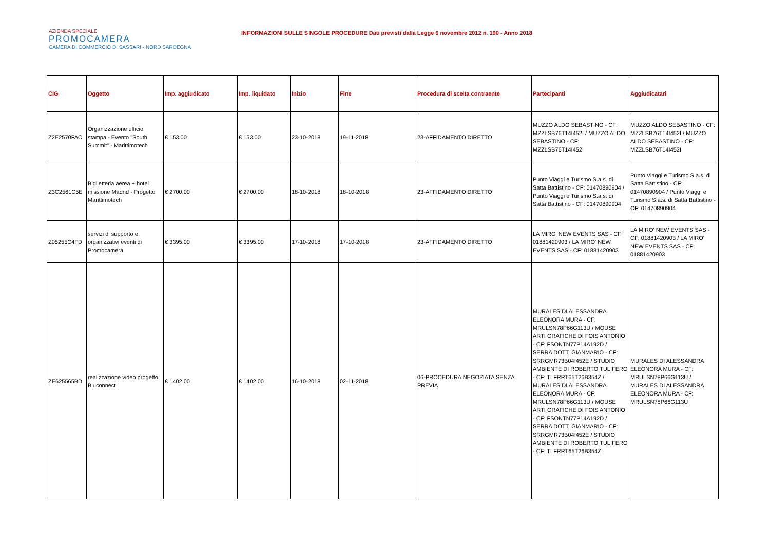AZIENDA SPECIALE
PROMOCAMERA
CAMERA DI COMMERCIO DI SASSARI - NORD SARDEGNA
INFORMAZIONI SULLE SINGOLE PROCEDURE Dati previsti dalla Legge 6 novembre 2012 n. 190 - Anno 2018
| CIG | Oggetto | Imp. aggiudicato | Imp. liquidato | Inizio | Fine | Procedura di scelta contraente | Partecipanti | Aggiudicatari |
| --- | --- | --- | --- | --- | --- | --- | --- | --- |
| Z2E2570FAC | Organizzazione ufficio stampa - Evento "South Summit" - Marittimotech | € 153.00 | € 153.00 | 23-10-2018 | 19-11-2018 | 23-AFFIDAMENTO DIRETTO | MUZZO ALDO SEBASTINO - CF: MZZLSB76T14I452I / MUZZO ALDO SEBASTINO - CF: MZZLSB76T14I452I | MUZZO ALDO SEBASTINO - CF: MZZLSB76T14I452I / MUZZO ALDO SEBASTINO - CF: MZZLSB76T14I452I |
| Z3C2561C5E | Biglietteria aerea + hotel missione Madrid - Progetto Marittimotech | € 2700.00 | € 2700.00 | 18-10-2018 | 18-10-2018 | 23-AFFIDAMENTO DIRETTO | Punto Viaggi e Turismo S.a.s. di Satta Battistino - CF: 01470890904 / Punto Viaggi e Turismo S.a.s. di Satta Battistino - CF: 01470890904 | Punto Viaggi e Turismo S.a.s. di Satta Battistino - CF: 01470890904 / Punto Viaggi e Turismo S.a.s. di Satta Battistino - CF: 01470890904 |
| Z05255C4FD | servizi di supporto e organizzativi eventi di Promocamera | € 3395.00 | € 3395.00 | 17-10-2018 | 17-10-2018 | 23-AFFIDAMENTO DIRETTO | LA MIRO' NEW EVENTS SAS - CF: 01881420903 / LA MIRO' NEW EVENTS SAS - CF: 01881420903 | LA MIRO' NEW EVENTS SAS - CF: 01881420903 / LA MIRO' NEW EVENTS SAS - CF: 01881420903 |
| ZE625565BD | realizzazione video progetto Bluconnect | € 1402.00 | € 1402.00 | 16-10-2018 | 02-11-2018 | 06-PROCEDURA NEGOZIATA SENZA PREVIA | MURALES DI ALESSANDRA ELEONORA MURA - CF: MRULSN78P66G113U / MOUSE ARTI GRAFICHE DI FOIS ANTONIO - CF: FSONTN77P14A192D / SERRA DOTT. GIANMARIO - CF: SRRGMR73B04I452E / STUDIO AMBIENTE DI ROBERTO TULIFERO - CF: TLFRRT65T26B354Z / MURALES DI ALESSANDRA ELEONORA MURA - CF: MRULSN78P66G113U / MOUSE ARTI GRAFICHE DI FOIS ANTONIO - CF: FSONTN77P14A192D / SERRA DOTT. GIANMARIO - CF: SRRGMR73B04I452E / STUDIO AMBIENTE DI ROBERTO TULIFERO - CF: TLFRRT65T26B354Z | MURALES DI ALESSANDRA ELEONORA MURA - CF: MRULSN78P66G113U / MURALES DI ALESSANDRA ELEONORA MURA - CF: MRULSN78P66G113U |